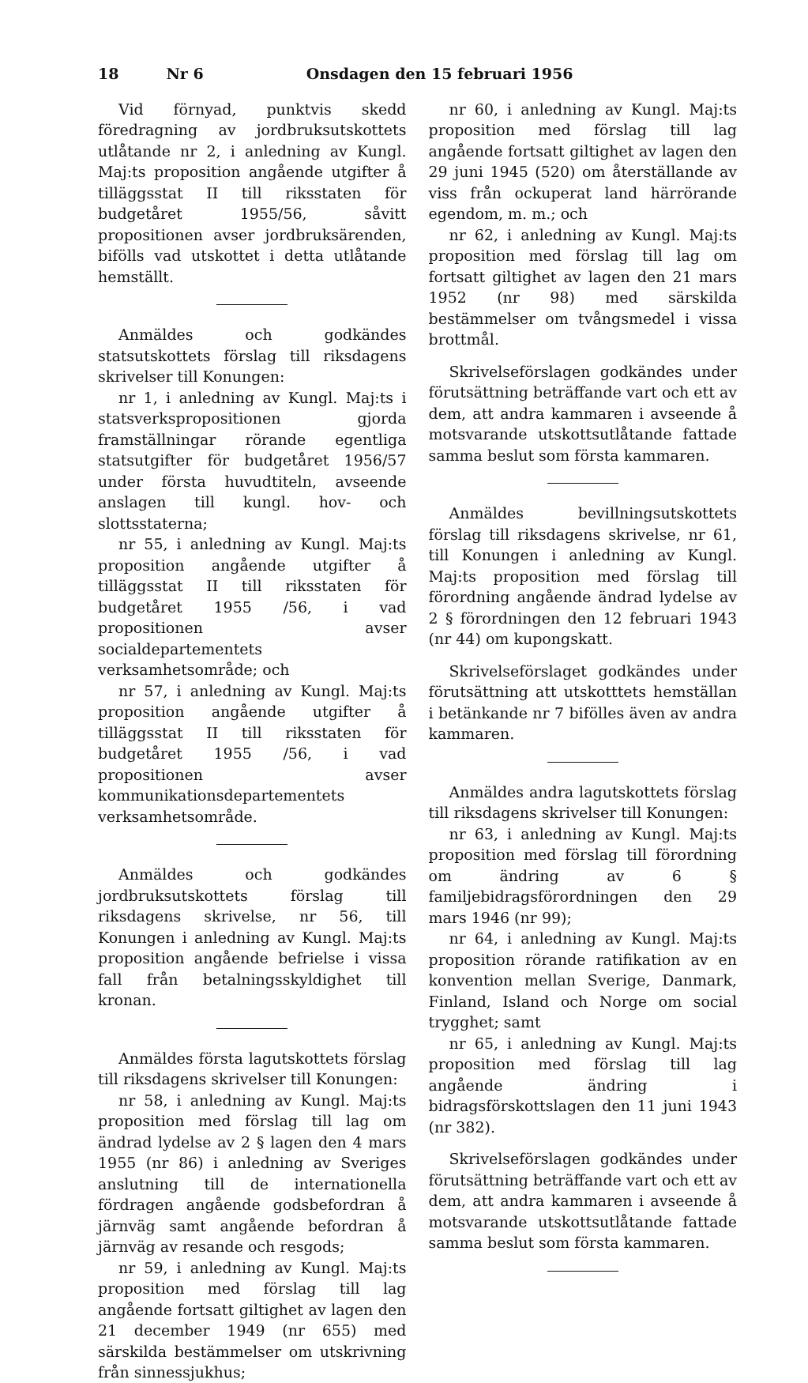18 Nr 6 Onsdagen den 15 februari 1956
Vid förnyad, punktvis skedd föredragning av jordbruksutskottets utlåtande nr 2, i anledning av Kungl. Maj:ts proposition angående utgifter å tilläggsstat II till riksstaten för budgetåret 1955/56, såvitt propositionen avser jordbruksärenden, bifölls vad utskottet i detta utlåtande hemställt.
Anmäldes och godkändes statsutskottets förslag till riksdagens skrivelser till Konungen:
nr 1, i anledning av Kungl. Maj:ts i statsverkspropositionen gjorda framställningar rörande egentliga statsutgifter för budgetåret 1956/57 under första huvudtiteln, avseende anslagen till kungl. hov- och slottsstaterna;
nr 55, i anledning av Kungl. Maj:ts proposition angående utgifter å tilläggsstat II till riksstaten för budgetåret 1955 /56, i vad propositionen avser socialdepartementets verksamhetsområde; och
nr 57, i anledning av Kungl. Maj:ts proposition angående utgifter å tilläggsstat II till riksstaten för budgetåret 1955 /56, i vad propositionen avser kommunikationsdepartementets verksamhetsområde.
Anmäldes och godkändes jordbruksutskottets förslag till riksdagens skrivelse, nr 56, till Konungen i anledning av Kungl. Maj:ts proposition angående befrielse i vissa fall från betalningsskyldighet till kronan.
Anmäldes första lagutskottets förslag till riksdagens skrivelser till Konungen:
nr 58, i anledning av Kungl. Maj:ts proposition med förslag till lag om ändrad lydelse av 2 § lagen den 4 mars 1955 (nr 86) i anledning av Sveriges anslutning till de internationella fördragen angående godsbefordran å järnväg samt angående befordran å järnväg av resande och resgods;
nr 59, i anledning av Kungl. Maj:ts proposition med förslag till lag angående fortsatt giltighet av lagen den 21 december 1949 (nr 655) med särskilda bestämmelser om utskrivning från sinnessjukhus;
nr 60, i anledning av Kungl. Maj:ts proposition med förslag till lag angående fortsatt giltighet av lagen den 29 juni 1945 (520) om återställande av viss från ockuperat land härrörande egendom, m. m.; och
nr 62, i anledning av Kungl. Maj:ts proposition med förslag till lag om fortsatt giltighet av lagen den 21 mars 1952 (nr 98) med särskilda bestämmelser om tvångsmedel i vissa brottmål.
Skrivelseförslagen godkändes under förutsättning beträffande vart och ett av dem, att andra kammaren i avseende å motsvarande utskottsutlåtande fattade samma beslut som första kammaren.
Anmäldes bevillningsutskottets förslag till riksdagens skrivelse, nr 61, till Konungen i anledning av Kungl. Maj:ts proposition med förslag till förordning angående ändrad lydelse av 2 § förordningen den 12 februari 1943 (nr 44) om kupongskatt.
Skrivelseförslaget godkändes under förutsättning att utskotttets hemställan i betänkande nr 7 bifölles även av andra kammaren.
Anmäldes andra lagutskottets förslag till riksdagens skrivelser till Konungen:
nr 63, i anledning av Kungl. Maj:ts proposition med förslag till förordning om ändring av 6 § familjebidragsförordningen den 29 mars 1946 (nr 99);
nr 64, i anledning av Kungl. Maj:ts proposition rörande ratifikation av en konvention mellan Sverige, Danmark, Finland, Island och Norge om social trygghet; samt
nr 65, i anledning av Kungl. Maj:ts proposition med förslag till lag angående ändring i bidragsförskottslagen den 11 juni 1943 (nr 382).
Skrivelseförslagen godkändes under förutsättning beträffande vart och ett av dem, att andra kammaren i avseende å motsvarande utskottsutlåtande fattade samma beslut som första kammaren.